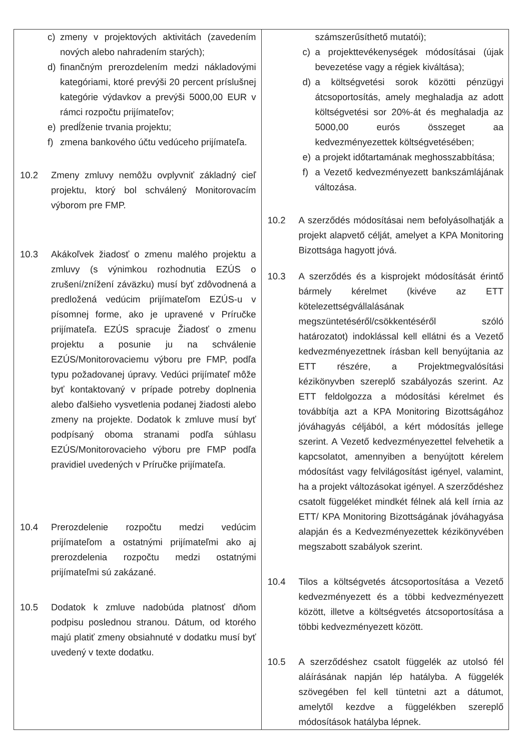| c) zmeny v projektových aktivitách (zavedením nových alebo nahradením starých); d) finančným prerozdelením medzi nákladovými kategóriami, ktoré prevýši 20 percent príslušnej kategórie výdavkov a prevýši 5000,00 EUR v rámci rozpočtu prijímateľov; e) predĺženie trvania projektu; f) zmena bankového účtu vedúceho prijímateľa. 10.2 Zmeny zmluvy nemôžu ovplyvniť základný cieľ projektu, ktorý bol schválený Monitorovacím výborom pre FMP. 10.3 Akákoľvek žiadosť o zmenu malého projektu a zmluvy (s výnimkou rozhodnutia EZÚS o zrušení/znížení záväzku) musí byť zdôvodnená a predložená vedúcim prijímateľom EZÚS-u v písomnej forme, ako je upravené v Príručke prijímateľa. EZÚS spracuje Žiadosť o zmenu projektu a posunie ju na schválenie EZÚS/Monitorovaciemu výboru pre FMP, podľa typu požadovanej úpravy. Vedúci prijímateľ môže byť kontaktovaný v prípade potreby doplnenia alebo ďalšieho vysvetlenia podanej žiadosti alebo zmeny na projekte. Dodatok k zmluve musí byť podpísaný oboma stranami podľa súhlasu EZÚS/Monitorovacieho výboru pre FMP podľa pravidiel uvedených v Príručke prijímateľa. 10.4 Prerozdelenie rozpočtu medzi vedúcim prijímateľom a ostatnými prijímateľmi ako aj prerozdelenia rozpočtu medzi ostatnými prijímateľmi sú zakázané. 10.5 Dodatok k zmluve nadobúda platnosť dňom podpisu poslednou stranou. Dátum, od ktorého majú platiť zmeny obsiahnuté v dodatku musí byť uvedený v texte dodatku. | számszerűsíthető mutatói); c) a projekttevékenységek módosításai (újak bevezetése vagy a régiek kiváltása); d) a költségvetési sorok közötti pénzügyi átcsoportosítás, amely meghaladja az adott költségvetési sor 20%-át és meghaladja az 5000,00 eurós összeget aa kedvezményezettek költségvetésében; e) a projekt időtartamának meghosszabbítása; f) a Vezető kedvezményezett bankszámlájának változása. 10.2 A szerződés módosításai nem befolyásolhatják a projekt alapvető célját, amelyet a KPA Monitoring Bizottsága hagyott jóvá. 10.3 A szerződés és a kisprojekt módosítását érintő bármely kérelmet (kivéve az ETT kötelezettségvállalásának megszüntetéséről/csökkentéséről szóló határozatot) indoklással kell ellátni és a Vezető kedvezményezettnek írásban kell benyújtania az ETT részére, a Projektmegvalósítási kézikönyvben szereplő szabályozás szerint. Az ETT feldolgozza a módosítási kérelmet és továbbítja azt a KPA Monitoring Bizottságához jóváhagyás céljából, a kért módosítás jellege szerint. A Vezető kedvezményezettel felvehetik a kapcsolatot, amennyiben a benyújtott kérelem módosítást vagy felvilágosítást igényel, valamint, ha a projekt változásokat igényel. A szerződéshez csatolt függeléket mindkét félnek alá kell írnia az ETT/ KPA Monitoring Bizottságának jóváhagyása alapján és a Kedvezményezettek kézikönyvében megszabott szabályok szerint. 10.4 Tilos a költségvetés átcsoportosítása a Vezető kedvezményezett és a többi kedvezményezett között, illetve a költségvetés átcsoportosítása a többi kedvezményezett között. 10.5 A szerződéshez csatolt függelék az utolsó fél aláírásának napján lép hatályba. A függelék szövegében fel kell tüntetni azt a dátumot, amelytől kezdve a függelékben szereplő módosítások hatályba lépnek. |